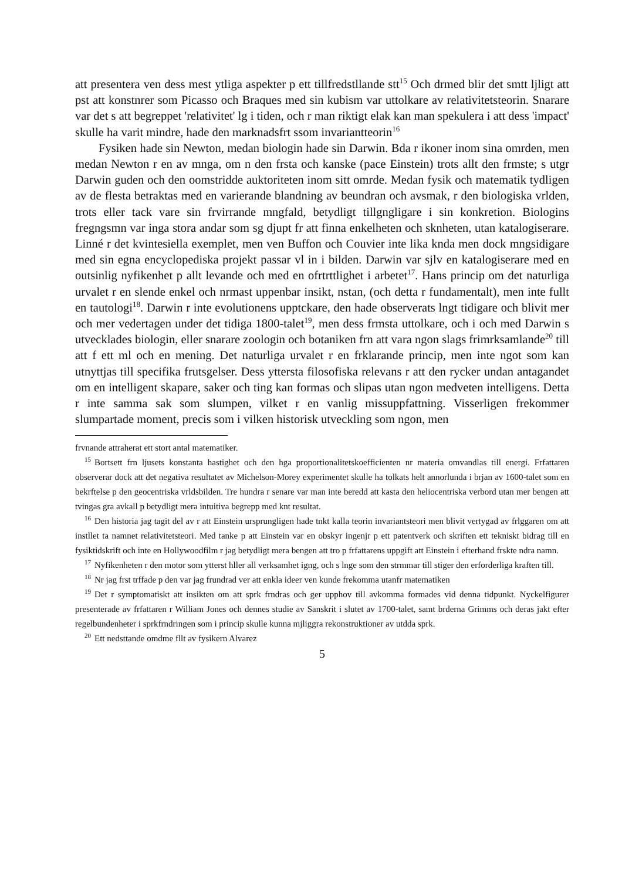att presentera ven dess mest ytliga aspekter p ett tillfredstllande stt<sup>15</sup> Och drmed blir det smtt ljligt att pst att konstnrer som Picasso och Braques med sin kubism var uttolkare av relativitetsteorin. Snarare var det s att begreppet 'relativitet' lg i tiden, och r man riktigt elak kan man spekulera i att dess 'impact' skulle ha varit mindre, hade den marknadsfrt ssom invariantteorin<sup>16</sup>
Fysiken hade sin Newton, medan biologin hade sin Darwin. Bda r ikoner inom sina omrden, men medan Newton r en av mnga, om n den frsta och kanske (pace Einstein) trots allt den frmste; s utgr Darwin guden och den oomstridde auktoriteten inom sitt omrde. Medan fysik och matematik tydligen av de flesta betraktas med en varierande blandning av beundran och avsmak, r den biologiska vrlden, trots eller tack vare sin frvirrande mngfald, betydligt tillgngligare i sin konkretion. Biologins fregngsmn var inga stora andar som sg djupt fr att finna enkelheten och sknheten, utan katalogiserare. Linné r det kvintesiella exemplet, men ven Buffon och Couvier inte lika knda men dock mngsidigare med sin egna encyclopediska projekt passar vl in i bilden. Darwin var sjlv en katalogiserare med en outsinlig nyfikenhet p allt levande och med en ofrtrttlighet i arbetet<sup>17</sup>. Hans princip om det naturliga urvalet r en slende enkel och nrmast uppenbar insikt, nstan, (och detta r fundamentalt), men inte fullt en tautologi<sup>18</sup>. Darwin r inte evolutionens upptckare, den hade observerats lngt tidigare och blivit mer och mer vedertagen under det tidiga 1800-talet<sup>19</sup>, men dess frmsta uttolkare, och i och med Darwin s utvecklades biologin, eller snarare zoologin och botaniken frn att vara ngon slags frimrksamlande<sup>20</sup> till att f ett ml och en mening. Det naturliga urvalet r en frklarande princip, men inte ngot som kan utnyttjas till specifika frutsgelser. Dess yttersta filosofiska relevans r att den rycker undan antagandet om en intelligent skapare, saker och ting kan formas och slipas utan ngon medveten intelligens. Detta r inte samma sak som slumpen, vilket r en vanlig missuppfattning. Visserligen frekommer slumpartade moment, precis som i vilken historisk utveckling som ngon, men
frvnande attraherat ett stort antal matematiker.
<sup>15</sup> Bortsett frn ljusets konstanta hastighet och den hga proportionalitetskoefficienten nr materia omvandlas till energi. Frfattaren observerar dock att det negativa resultatet av Michelson-Morey experimentet skulle ha tolkats helt annorlunda i brjan av 1600-talet som en bekrftelse p den geocentriska vrldsbilden. Tre hundra r senare var man inte beredd att kasta den heliocentriska verbord utan mer bengen att tvingas gra avkall p betydligt mera intuitiva begrepp med knt resultat.
<sup>16</sup> Den historia jag tagit del av r att Einstein ursprungligen hade tnkt kalla teorin invariantsteori men blivit vertygad av frlggaren om att instllet ta namnet relativitetsteori. Med tanke p att Einstein var en obskyr ingenjr p ett patentverk och skriften ett tekniskt bidrag till en fysiktidskrift och inte en Hollywoodfilm r jag betydligt mera bengen att tro p frfattarens uppgift att Einstein i efterhand frskte ndra namn.
<sup>17</sup> Nyfikenheten r den motor som ytterst hller all verksamhet igng, och s lnge som den strmmar till stiger den erforderliga kraften till.
<sup>18</sup> Nr jag frst trffade p den var jag frundrad ver att enkla ideer ven kunde frekomma utanfr matematiken
<sup>19</sup> Det r symptomatiskt att insikten om att sprk frndras och ger upphov till avkomma formades vid denna tidpunkt. Nyckelfigurer presenterade av frfattaren r William Jones och dennes studie av Sanskrit i slutet av 1700-talet, samt brderna Grimms och deras jakt efter regelbundenheter i sprkfrndringen som i princip skulle kunna mjliggra rekonstruktioner av utdda sprk.
<sup>20</sup> Ett nedsttande omdme fllt av fysikern Alvarez
5